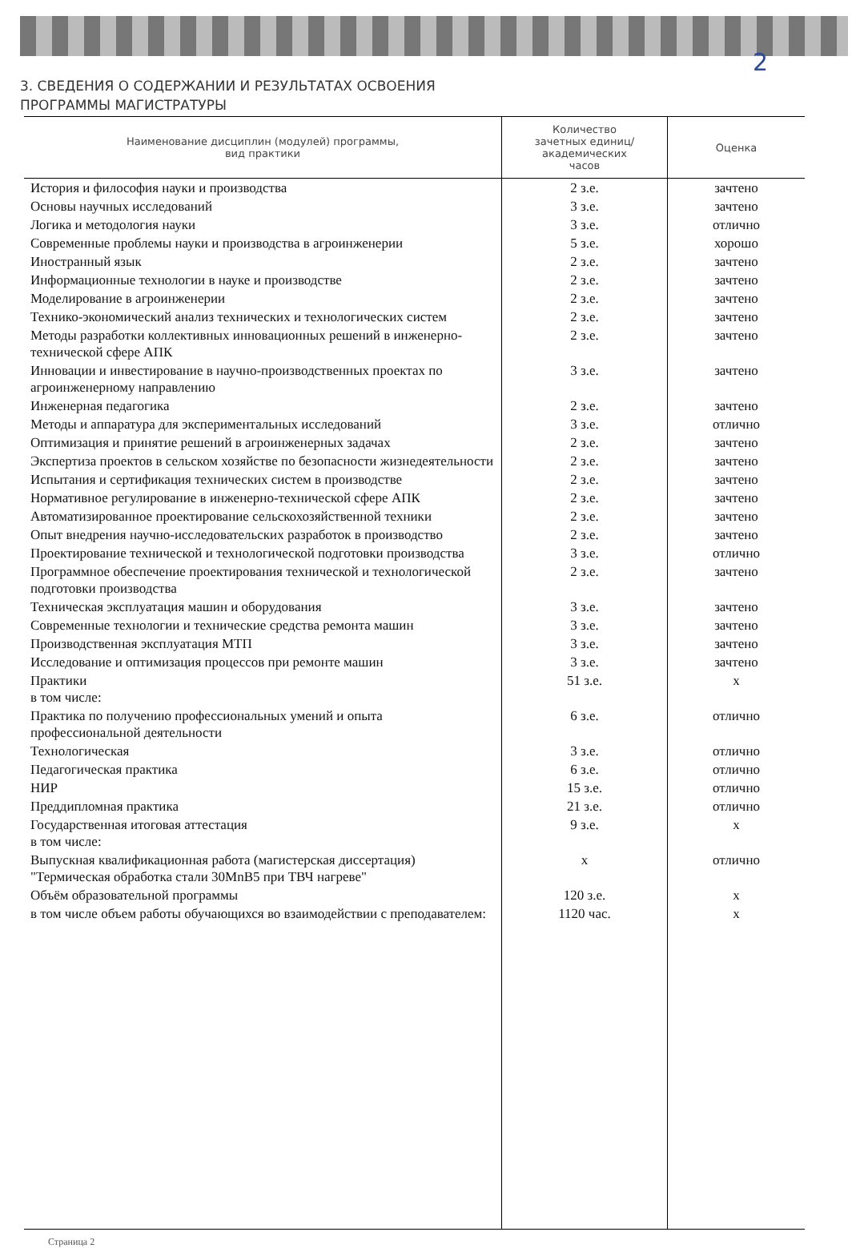2
3. СВЕДЕНИЯ О СОДЕРЖАНИИ И РЕЗУЛЬТАТАХ ОСВОЕНИЯ
ПРОГРАММЫ МАГИСТРАТУРЫ
| Наименование дисциплин (модулей) программы, вид практики | Количество зачетных единиц/ академических часов | Оценка |
| --- | --- | --- |
| История и философия науки и производства | 2 з.е. | зачтено |
| Основы научных исследований | 3 з.е. | зачтено |
| Логика и методология науки | 3 з.е. | отлично |
| Современные проблемы науки и производства в агроинженерии | 5 з.е. | хорошо |
| Иностранный язык | 2 з.е. | зачтено |
| Информационные технологии в науке и производстве | 2 з.е. | зачтено |
| Моделирование в агроинженерии | 2 з.е. | зачтено |
| Технико-экономический анализ технических и технологических систем | 2 з.е. | зачтено |
| Методы разработки коллективных инновационных решений в инженерно-технической сфере АПК | 2 з.е. | зачтено |
| Инновации и инвестирование в научно-производственных проектах по агроинженерному направлению | 3 з.е. | зачтено |
| Инженерная педагогика | 2 з.е. | зачтено |
| Методы и аппаратура для экспериментальных исследований | 3 з.е. | отлично |
| Оптимизация и принятие решений в агроинженерных задачах | 2 з.е. | зачтено |
| Экспертиза проектов в сельском хозяйстве по безопасности жизнедеятельности | 2 з.е. | зачтено |
| Испытания и сертификация технических систем в производстве | 2 з.е. | зачтено |
| Нормативное регулирование в инженерно-технической сфере АПК | 2 з.е. | зачтено |
| Автоматизированное проектирование сельскохозяйственной техники | 2 з.е. | зачтено |
| Опыт внедрения научно-исследовательских разработок в производство | 2 з.е. | зачтено |
| Проектирование технической и технологической подготовки производства | 3 з.е. | отлично |
| Программное обеспечение проектирования технической и технологической подготовки производства | 2 з.е. | зачтено |
| Техническая эксплуатация машин и оборудования | 3 з.е. | зачтено |
| Современные технологии и технические средства ремонта машин | 3 з.е. | зачтено |
| Производственная эксплуатация МТП | 3 з.е. | зачтено |
| Исследование и оптимизация процессов при ремонте машин | 3 з.е. | зачтено |
| Практики в том числе: | 51 з.е. | х |
| Практика по получению профессиональных умений и опыта профессиональной деятельности | 6 з.е. | отлично |
| Технологическая | 3 з.е. | отлично |
| Педагогическая практика | 6 з.е. | отлично |
| НИР | 15 з.е. | отлично |
| Преддипломная практика | 21 з.е. | отлично |
| Государственная итоговая аттестация в том числе: | 9 з.е. | х |
| Выпускная квалификационная работа (магистерская диссертация) "Термическая обработка стали 30MnB5 при ТВЧ нагреве" | х | отлично |
| Объём образовательной программы | 120 з.е. | х |
| в том числе объем работы обучающихся во взаимодействии с преподавателем: | 1120 час. | х |
Страница 2